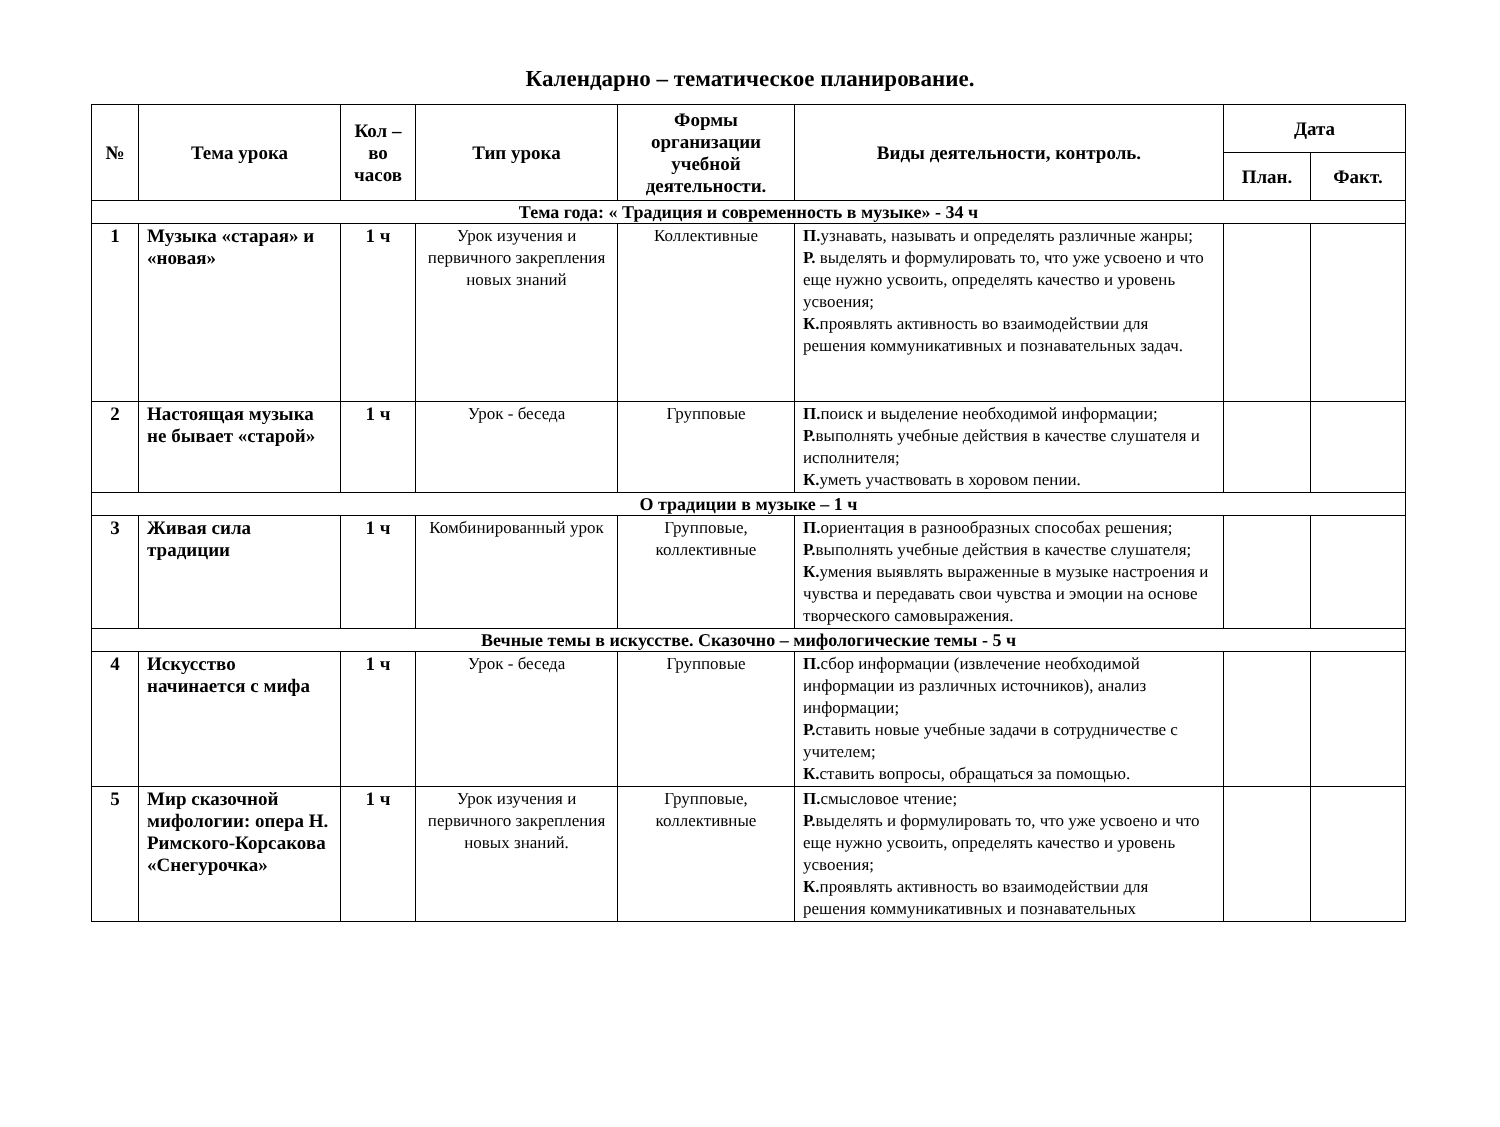Календарно – тематическое планирование.
| № | Тема урока | Кол – во часов | Тип урока | Формы организации учебной деятельности. | Виды деятельности, контроль. | Дата | |
| --- | --- | --- | --- | --- | --- | --- | --- |
| | | | | | | План. | Факт. |
| Тема года: « Традиция и современность в музыке» - 34 ч | | | | | | | |
| 1 | Музыка «старая» и «новая» | 1 ч | Урок изучения и первичного закрепления новых знаний | Коллективные | П. узнавать, называть и определять различные жанры; Р. выделять и формулировать то, что уже усвоено и что еще нужно усвоить, определять качество и уровень усвоения; К. проявлять активность во взаимодействии для решения коммуникативных и познавательных задач. | | |
| 2 | Настоящая музыка не бывает «старой» | 1 ч | Урок - беседа | Групповые | П. поиск и выделение необходимой информации; Р. выполнять учебные действия в качестве слушателя и исполнителя; К. уметь участвовать в хоровом пении. | | |
| О традиции в музыке – 1 ч | | | | | | | |
| 3 | Живая сила традиции | 1 ч | Комбинированный урок | Групповые, коллективные | П. ориентация в разнообразных способах решения; Р. выполнять учебные действия в качестве слушателя; К. умения выявлять выраженные в музыке настроения и чувства и передавать свои чувства и эмоции на основе творческого самовыражения. | | |
| Вечные темы в искусстве. Сказочно – мифологические темы - 5 ч | | | | | | | |
| 4 | Искусство начинается с мифа | 1 ч | Урок - беседа | Групповые | П. сбор информации (извлечение необходимой информации из различных источников), анализ информации; Р. ставить новые учебные задачи в сотрудничестве с учителем; К. ставить вопросы, обращаться за помощью. | | |
| 5 | Мир сказочной мифологии: опера Н. Римского-Корсакова «Снегурочка» | 1 ч | Урок изучения и первичного закрепления новых знаний. | Групповые, коллективные | П. смысловое чтение; Р. выделять и формулировать то, что уже усвоено и что еще нужно усвоить, определять качество и уровень усвоения; К. проявлять активность во взаимодействии для решения коммуникативных и познавательных | | |